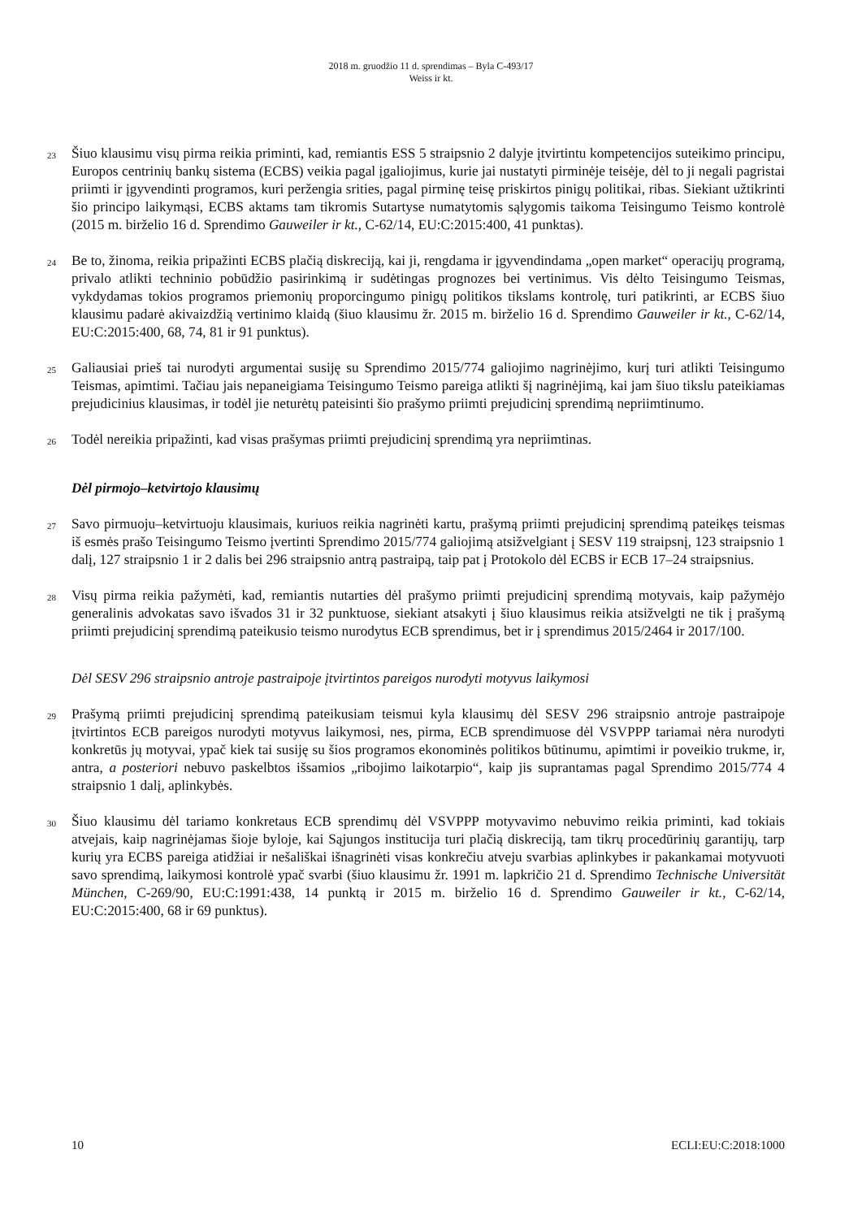2018 m. gruodžio 11 d. sprendimas – Byla C-493/17
Weiss ir kt.
23
Šiuo klausimu visų pirma reikia priminti, kad, remiantis ESS 5 straipsnio 2 dalyje įtvirtintu kompetencijos suteikimo principu, Europos centrinių bankų sistema (ECBS) veikia pagal įgaliojimus, kurie jai nustatyti pirminėje teisėje, dėl to ji negali pagristai priimti ir įgyvendinti programos, kuri peržengia srities, pagal pirminę teisę priskirtos pinigų politikai, ribas. Siekiant užtikrinti šio principo laikymąsi, ECBS aktams tam tikromis Sutartyse numatytomis sąlygomis taikoma Teisingumo Teismo kontrolė (2015 m. birželio 16 d. Sprendimo Gauweiler ir kt., C-62/14, EU:C:2015:400, 41 punktas).
24
Be to, žinoma, reikia pripažinti ECBS plačią diskreciją, kai ji, rengdama ir įgyvendindama „open market“ operacijų programą, privalo atlikti techninio pobūdžio pasirinkimą ir sudėtingas prognozes bei vertinimus. Vis dėlto Teisingumo Teismas, vykdydamas tokios programos priemonių proporcingumo pinigų politikos tikslams kontrolę, turi patikrinti, ar ECBS šiuo klausimu padarė akivaizdžią vertinimo klaidą (šiuo klausimu žr. 2015 m. birželio 16 d. Sprendimo Gauweiler ir kt., C-62/14, EU:C:2015:400, 68, 74, 81 ir 91 punktus).
25
Galiausiai prieš tai nurodyti argumentai susiję su Sprendimo 2015/774 galiojimo nagrinėjimo, kurį turi atlikti Teisingumo Teismas, apimtimi. Tačiau jais nepaneigiama Teisingumo Teismo pareiga atlikti šį nagrinėjimą, kai jam šiuo tikslu pateikiamas prejudicinius klausimas, ir todėl jie neturėtų pateisinti šio prašymo priimti prejudicinį sprendimą nepriimtinumo.
26
Todėl nereikia pripažinti, kad visas prašymas priimti prejudicinį sprendimą yra nepriimtinas.
Dėl pirmojo–ketvirtojo klausimų
27
Savo pirmuoju–ketvirtuoju klausimais, kuriuos reikia nagrinėti kartu, prašymą priimti prejudicinį sprendimą pateikęs teismas iš esmės prašo Teisingumo Teismo įvertinti Sprendimo 2015/774 galiojimą atsižvelgiant į SESV 119 straipsnį, 123 straipsnio 1 dalį, 127 straipsnio 1 ir 2 dalis bei 296 straipsnio antrą pastraipą, taip pat į Protokolo dėl ECBS ir ECB 17–24 straipsnius.
28
Visų pirma reikia pažymėti, kad, remiantis nutarties dėl prašymo priimti prejudicinį sprendimą motyvais, kaip pažymėjo generalinis advokatas savo išvados 31 ir 32 punktuose, siekiant atsakyti į šiuo klausimus reikia atsižvelgti ne tik į prašymą priimti prejudicinį sprendimą pateikusio teismo nurodytus ECB sprendimus, bet ir į sprendimus 2015/2464 ir 2017/100.
Dėl SESV 296 straipsnio antroje pastraipoje įtvirtintos pareigos nurodyti motyvus laikymosi
29
Prašymą priimti prejudicinį sprendimą pateikusiam teismui kyla klausimų dėl SESV 296 straipsnio antroje pastraipoje įtvirtintos ECB pareigos nurodyti motyvus laikymosi, nes, pirma, ECB sprendimuose dėl VSVPPP tariamai nėra nurodyti konkretūs jų motyvai, ypač kiek tai susiję su šios programos ekonominės politikos būtinumu, apimtimi ir poveikio trukme, ir, antra, a posteriori nebuvo paskelbtos išsamios „ribojimo laikotarpio“, kaip jis suprantamas pagal Sprendimo 2015/774 4 straipsnio 1 dalį, aplinkybės.
30
Šiuo klausimu dėl tariamo konkretaus ECB sprendimų dėl VSVPPP motyvavimo nebuvimo reikia priminti, kad tokiais atvejais, kaip nagrinėjamas šioje byloje, kai Sąjungos institucija turi plačią diskreciją, tam tikrų procedūrinių garantijų, tarp kurių yra ECBS pareiga atidžiai ir nešališkai išnagrinėti visas konkrečiu atveju svarbias aplinkybes ir pakankamai motyvuoti savo sprendimą, laikymosi kontrolė ypač svarbi (šiuo klausimu žr. 1991 m. lapkričio 21 d. Sprendimo Technische Universität München, C-269/90, EU:C:1991:438, 14 punktą ir 2015 m. birželio 16 d. Sprendimo Gauweiler ir kt., C-62/14, EU:C:2015:400, 68 ir 69 punktus).
10 ECLI:EU:C:2018:1000